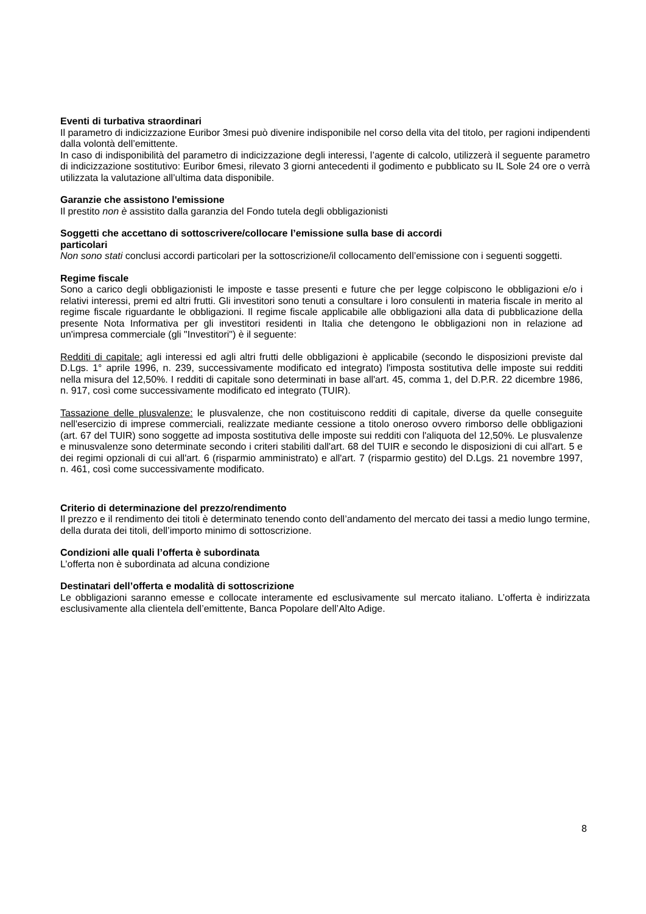Eventi di turbativa straordinari
Il parametro di indicizzazione Euribor 3mesi può divenire indisponibile nel corso della vita del titolo, per ragioni indipendenti dalla volontà dell’emittente.
In caso di indisponibilità del parametro di indicizzazione degli interessi, l’agente di calcolo, utilizzerà il seguente parametro di indicizzazione sostitutivo: Euribor 6mesi, rilevato 3 giorni antecedenti il godimento e pubblicato su IL Sole 24 ore o verrà utilizzata la valutazione all’ultima data disponibile.
Garanzie che assistono l'emissione
Il prestito non è assistito dalla garanzia del Fondo tutela degli obbligazionisti
Soggetti che accettano di sottoscrivere/collocare l’emissione sulla base di accordi
particolari
Non sono stati conclusi accordi particolari per la sottoscrizione/il collocamento dell’emissione con i seguenti soggetti.
Regime fiscale
Sono a carico degli obbligazionisti le imposte e tasse presenti e future che per legge colpiscono le obbligazioni e/o i relativi interessi, premi ed altri frutti. Gli investitori sono tenuti a consultare i loro consulenti in materia fiscale in merito al regime fiscale riguardante le obbligazioni. Il regime fiscale applicabile alle obbligazioni alla data di pubblicazione della presente Nota Informativa per gli investitori residenti in Italia che detengono le obbligazioni non in relazione ad un'impresa commerciale (gli "Investitori") è il seguente:
Redditi di capitale: agli interessi ed agli altri frutti delle obbligazioni è applicabile (secondo le disposizioni previste dal D.Lgs. 1° aprile 1996, n. 239, successivamente modificato ed integrato) l'imposta sostitutiva delle imposte sui redditi nella misura del 12,50%. I redditi di capitale sono determinati in base all'art. 45, comma 1, del D.P.R. 22 dicembre 1986, n. 917, così come successivamente modificato ed integrato (TUIR).
Tassazione delle plusvalenze: le plusvalenze, che non costituiscono redditi di capitale, diverse da quelle conseguite nell'esercizio di imprese commerciali, realizzate mediante cessione a titolo oneroso ovvero rimborso delle obbligazioni (art. 67 del TUIR) sono soggette ad imposta sostitutiva delle imposte sui redditi con l'aliquota del 12,50%. Le plusvalenze e minusvalenze sono determinate secondo i criteri stabiliti dall'art. 68 del TUIR e secondo le disposizioni di cui all'art. 5 e dei regimi opzionali di cui all'art. 6 (risparmio amministrato) e all'art. 7 (risparmio gestito) del D.Lgs. 21 novembre 1997, n. 461, così come successivamente modificato.
Criterio di determinazione del prezzo/rendimento
Il prezzo e il rendimento dei titoli è determinato tenendo conto dell’andamento del mercato dei tassi a medio lungo termine, della durata dei titoli, dell’importo minimo di sottoscrizione.
Condizioni alle quali l’offerta è subordinata
L’offerta non è subordinata ad alcuna condizione
Destinatari dell’offerta e modalità di sottoscrizione
Le obbligazioni saranno emesse e collocate interamente ed esclusivamente sul mercato italiano. L’offerta è indirizzata esclusivamente alla clientela dell’emittente, Banca Popolare dell’Alto Adige.
8